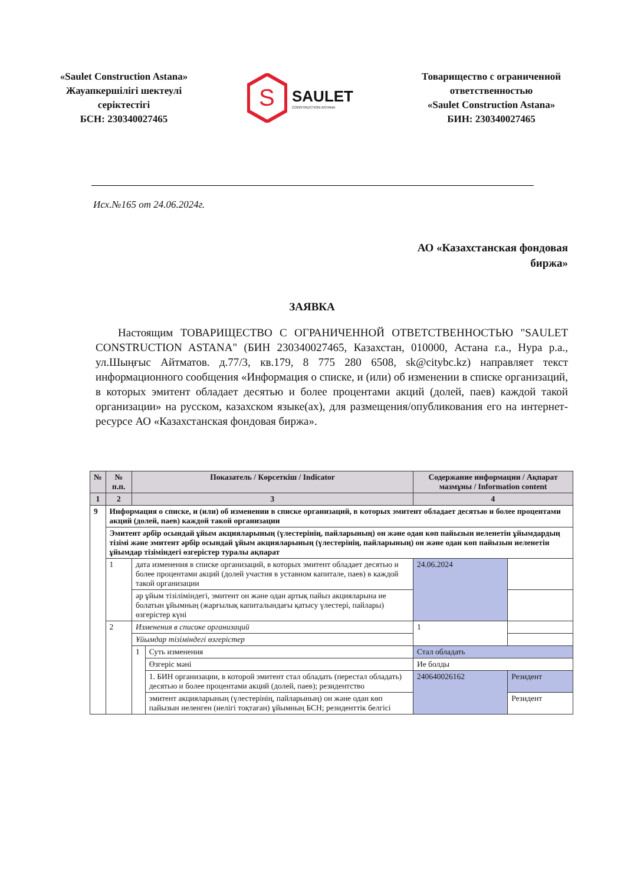«Saulet Construction Astana»
Жауапкершілігі шектеулі
серіктестігі
БСН: 230340027465
S
SAULET
CONSTRUCTION ASTANA
Товарищество с ограниченной
ответственностью
«Saulet Construction Astana»
БИН: 230340027465
Исх.№165 от 24.06.2024г.
АО «Казахстанская фондовая
биржа»
ЗАЯВКА
Настоящим ТОВАРИЩЕСТВО С ОГРАНИЧЕННОЙ ОТВЕТСТВЕННОСТЬЮ "SAULET CONSTRUCTION ASTANA" (БИН 230340027465, Казахстан, 010000, Астана г.а., Нура р.а., ул.Шыңғыс Айтматов. д.77/3, кв.179, 8 775 280 6508, sk@citybc.kz) направляет текст информационного сообщения «Информация о списке, и (или) об изменении в списке организаций, в которых эмитент обладает десятью и более процентами акций (долей, паев) каждой такой организации» на русском, казахском языке(ах), для размещения/опубликования его на интернет-ресурсе АО «Казахстанская фондовая биржа».
| № | № п.п. | Показатель / Көрсеткіш / Indicator | | Содержание информации / Ақпарат мазмұны / Information content | |
| --- | --- | --- | --- | --- | --- |
| 1 | 2 | 3 | | 4 | |
| 9 | Информация о списке, и (или) об изменении в списке организаций, в которых эмитент обладает десятью и более процентами акций (долей, паев) каждой такой организации | | | | |
| | Эмитент әрбір осындай ұйым акцияларының (үлестерінің, пайларының) он және одан көп пайызын иеленетін ұйымдардың тізімі және эмитент әрбір осындай ұйым акцияларының (үлестерінің, пайларының) он және одан көп пайызын иеленетін ұйымдар тізіміндегі өзгерістер туралы ақпарат | | | | |
| | 1 | дата изменения в списке организаций, в которых эмитент обладает десятью и более процентами акций (долей участия в уставном капитале, паев) в каждой такой организации | | 24.06.2024 | |
| | | әр ұйым тізіліміндегі, эмитент он және одан артық пайыз акцияларына ие болатын ұйымның (жарғылық капиталындағы қатысу үлестері, пайлары) өзгерістер күні | | | |
| | 2 | Изменения в списоке организаций | | 1 | |
| | | Ұйымдар тізіміндегі өзгерістер | | | |
| | | 1 | Суть изменения | Стал обладать | |
| | | | Өзгеріс мәні | Ие болды | |
| | | | 1. БИН организации, в которой эмитент стал обладать (перестал обладать) десятью и более процентами акций (долей, паев); резидентство | 240640026162 | Резидент |
| | | | эмитент акцияларының (үлестерінің, пайларының) он және одан көп пайызын иеленген (иелігі тоқтаған) ұйымның БСН; резиденттік белгісі | | Резидент |